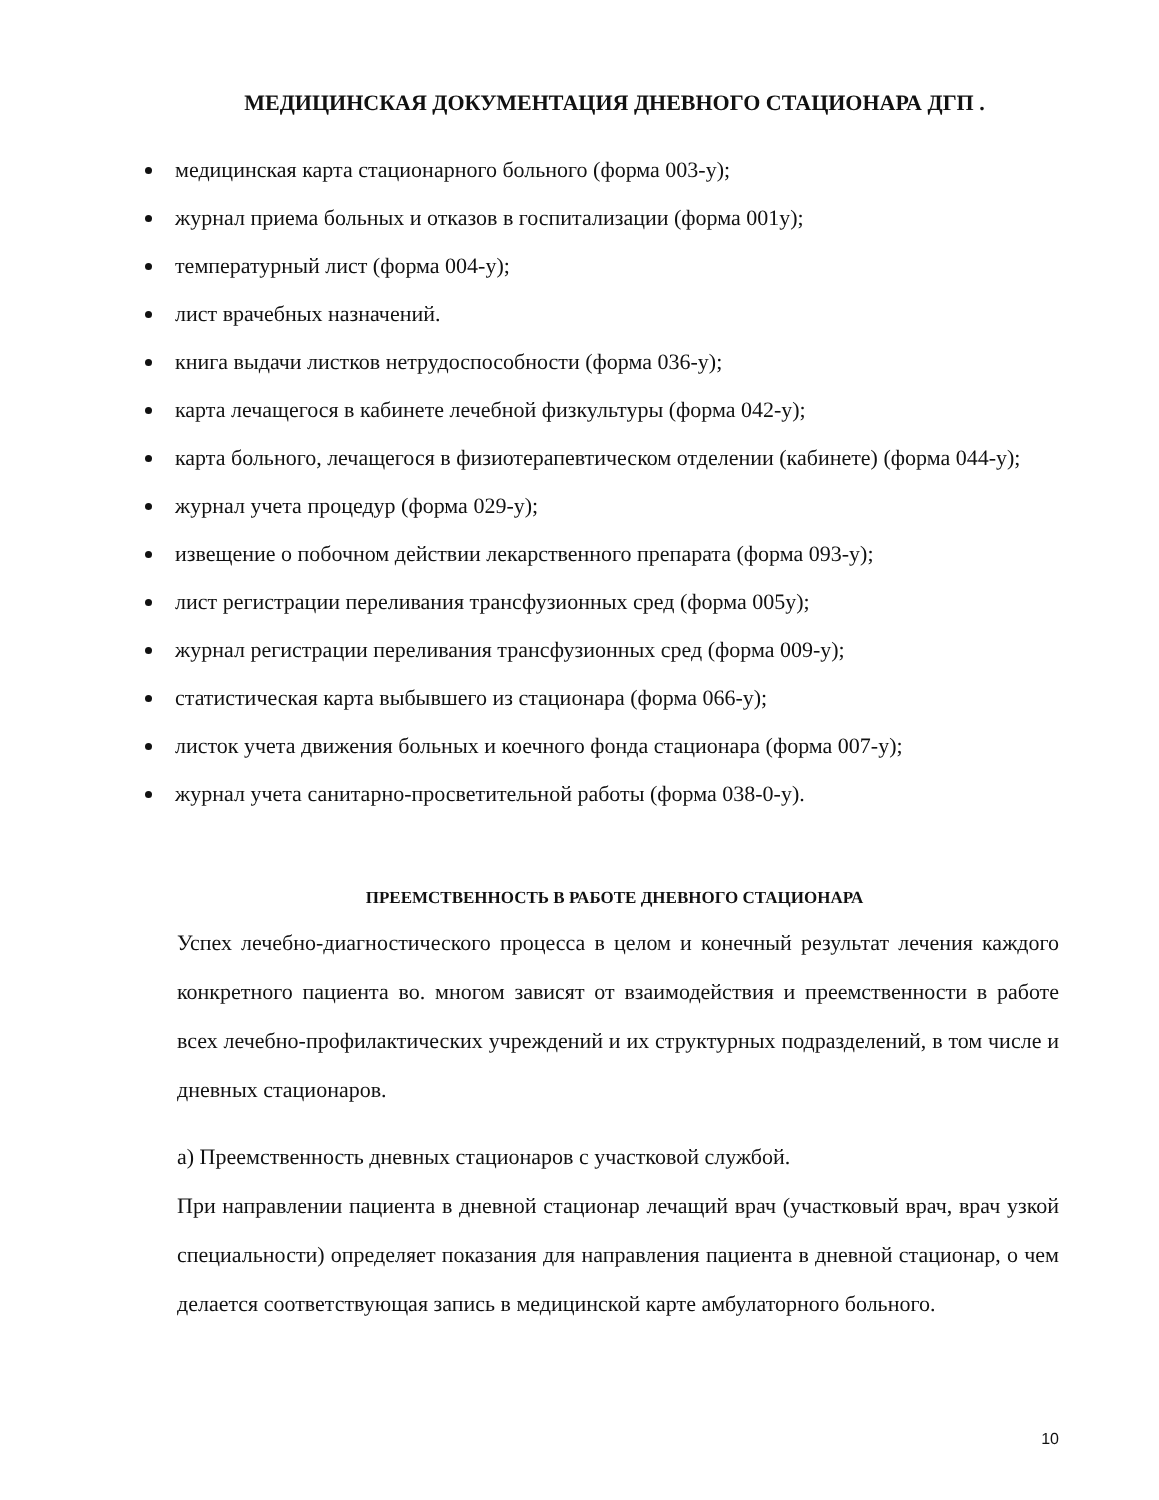МЕДИЦИНСКАЯ ДОКУМЕНТАЦИЯ ДНЕВНОГО СТАЦИОНАРА ДГП .
медицинская карта стационарного больного (форма 003-у);
журнал приема больных и отказов в госпитализации (форма 001у);
температурный лист (форма 004-у);
лист врачебных назначений.
книга выдачи листков нетрудоспособности (форма 036-у);
карта лечащегося в кабинете лечебной физкультуры (форма 042-у);
карта больного, лечащегося в физиотерапевтическом отделении (кабинете) (форма 044-у);
журнал учета процедур (форма 029-у);
извещение о побочном действии лекарственного препарата (форма 093-у);
лист регистрации переливания трансфузионных сред (форма 005у);
журнал регистрации переливания трансфузионных сред (форма 009-у);
статистическая карта выбывшего из стационара (форма 066-у);
листок учета движения больных и коечного фонда стационара (форма 007-у);
журнал учета санитарно-просветительной работы (форма 038-0-у).
ПРЕЕМСТВЕННОСТЬ В РАБОТЕ ДНЕВНОГО СТАЦИОНАРА
Успех лечебно-диагностического процесса в целом и конечный результат лечения каждого конкретного пациента во. многом зависят от взаимодействия и преемственности в работе всех лечебно-профилактических учреждений и их структурных подразделений, в том числе и дневных стационаров.
а) Преемственность дневных стационаров с участковой службой.
При направлении пациента в дневной стационар лечащий врач (участковый врач, врач узкой специальности) определяет показания для направления пациента в дневной стационар, о чем делается соответствующая запись в медицинской карте амбулаторного больного.
10